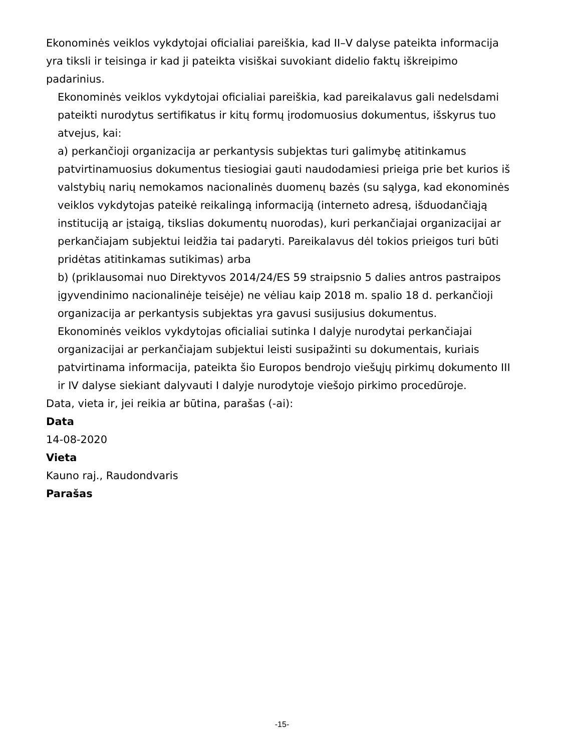Ekonominės veiklos vykdytojai oficialiai pareiškia, kad II–V dalyse pateikta informacija yra tiksli ir teisinga ir kad ji pateikta visiškai suvokiant didelio faktų iškreipimo padarinius.
Ekonominės veiklos vykdytojai oficialiai pareiškia, kad pareikalavus gali nedelsdami pateikti nurodytus sertifikatus ir kitų formų įrodomuosius dokumentus, išskyrus tuo atvejus, kai:
a) perkančioji organizacija ar perkantysis subjektas turi galimybę atitinkamus patvirtinamuosius dokumentus tiesiogiai gauti naudodamiesi prieiga prie bet kurios iš valstybių narių nemokamos nacionalinės duomenų bazės (su sąlyga, kad ekonominės veiklos vykdytojas pateikė reikalingą informaciją (interneto adresą, išduodančiąją instituciją ar įstaigą, tikslias dokumentų nuorodas), kuri perkančiajai organizacijai ar perkančiajam subjektui leidžia tai padaryti. Pareikalavus dėl tokios prieigos turi būti pridėtas atitinkamas sutikimas) arba
b) (priklausomai nuo Direktyvos 2014/24/ES 59 straipsnio 5 dalies antros pastraipos įgyvendinimo nacionalinėje teisėje) ne vėliau kaip 2018 m. spalio 18 d. perkančioji organizacija ar perkantysis subjektas yra gavusi susijusius dokumentus.
Ekonominės veiklos vykdytojas oficialiai sutinka I dalyje nurodytai perkančiajai organizacijai ar perkančiajam subjektui leisti susipažinti su dokumentais, kuriais patvirtinama informacija, pateikta šio Europos bendrojo viešųjų pirkimų dokumento III ir IV dalyse siekiant dalyvauti I dalyje nurodytoje viešojo pirkimo procedūroje.
Data, vieta ir, jei reikia ar būtina, parašas (-ai):
Data
14-08-2020
Vieta
Kauno raj., Raudondvaris
Parašas
-15-